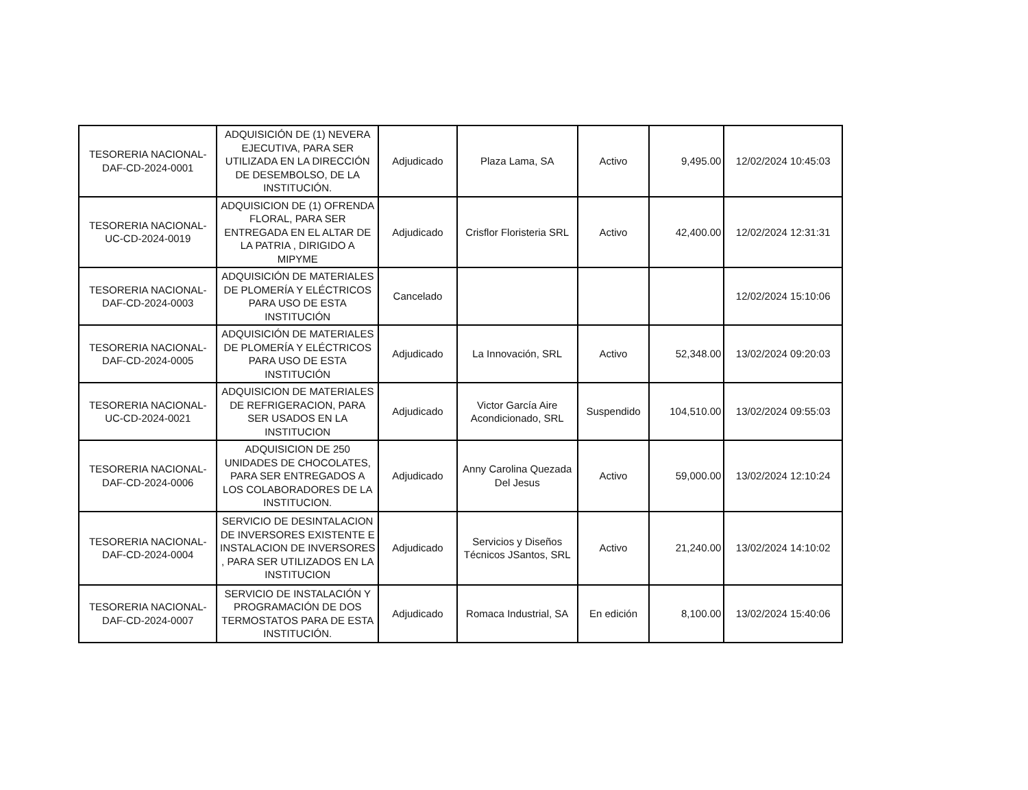| TESORERIA NACIONAL-DAF-CD-2024-0001 | ADQUISICIÓN DE (1) NEVERA EJECUTIVA, PARA SER UTILIZADA EN LA DIRECCIÓN DE DESEMBOLSO, DE LA INSTITUCIÓN. | Adjudicado | Plaza Lama, SA | Activo | 9,495.00 | 12/02/2024 10:45:03 |
| TESORERIA NACIONAL-UC-CD-2024-0019 | ADQUISICION DE (1) OFRENDA FLORAL, PARA SER ENTREGADA EN EL ALTAR DE LA PATRIA , DIRIGIDO A MIPYME | Adjudicado | Crisflor Floristeria SRL | Activo | 42,400.00 | 12/02/2024 12:31:31 |
| TESORERIA NACIONAL-DAF-CD-2024-0003 | ADQUISICIÓN DE MATERIALES DE PLOMERÍA Y ELÉCTRICOS PARA USO DE ESTA INSTITUCIÓN | Cancelado | | | | 12/02/2024 15:10:06 |
| TESORERIA NACIONAL-DAF-CD-2024-0005 | ADQUISICIÓN DE MATERIALES DE PLOMERÍA Y ELÉCTRICOS PARA USO DE ESTA INSTITUCIÓN | Adjudicado | La Innovación, SRL | Activo | 52,348.00 | 13/02/2024 09:20:03 |
| TESORERIA NACIONAL-UC-CD-2024-0021 | ADQUISICION DE MATERIALES DE REFRIGERACION, PARA SER USADOS EN LA INSTITUCION | Adjudicado | Victor García Aire Acondicionado, SRL | Suspendido | 104,510.00 | 13/02/2024 09:55:03 |
| TESORERIA NACIONAL-DAF-CD-2024-0006 | ADQUISICION DE 250 UNIDADES DE CHOCOLATES, PARA SER ENTREGADOS A LOS COLABORADORES DE LA INSTITUCION. | Adjudicado | Anny Carolina Quezada Del Jesus | Activo | 59,000.00 | 13/02/2024 12:10:24 |
| TESORERIA NACIONAL-DAF-CD-2024-0004 | SERVICIO DE DESINTALACION DE INVERSORES EXISTENTE E INSTALACION DE INVERSORES , PARA SER UTILIZADOS EN LA INSTITUCION | Adjudicado | Servicios y Diseños Técnicos JSantos, SRL | Activo | 21,240.00 | 13/02/2024 14:10:02 |
| TESORERIA NACIONAL-DAF-CD-2024-0007 | SERVICIO DE INSTALACIÓN Y PROGRAMACIÓN DE DOS TERMOSTATOS PARA DE ESTA INSTITUCIÓN. | Adjudicado | Romaca Industrial, SA | En edición | 8,100.00 | 13/02/2024 15:40:06 |